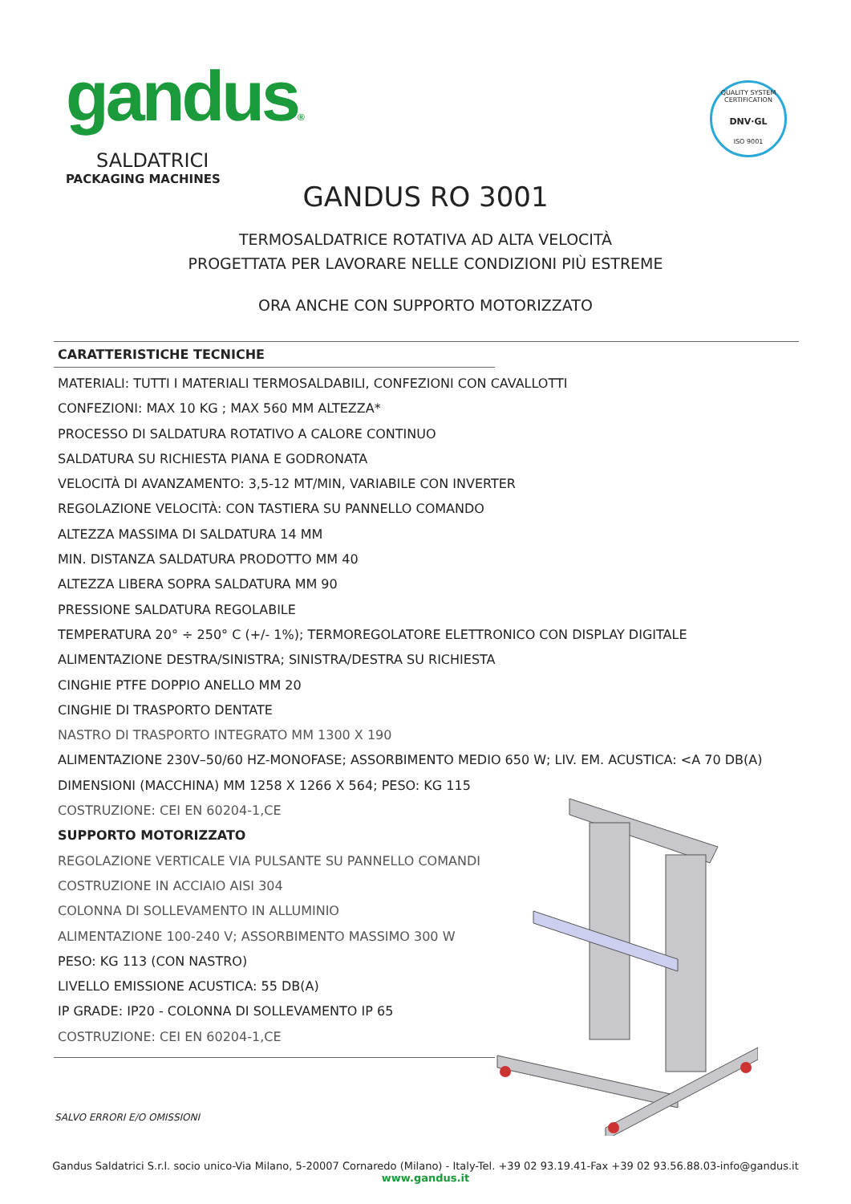gandus®
SALDATRICI
PACKAGING MACHINES
QUALITY SYSTEM CERTIFICATION
DNV·GL
ISO 9001
GANDUS RO 3001
TERMOSALDATRICE ROTATIVA AD ALTA VELOCITÀ
PROGETTATA PER LAVORARE NELLE CONDIZIONI PIÙ ESTREME
ORA ANCHE CON SUPPORTO MOTORIZZATO
CARATTERISTICHE TECNICHE
MATERIALI: TUTTI I MATERIALI TERMOSALDABILI, CONFEZIONI CON CAVALLOTTI
CONFEZIONI: MAX 10 KG ; MAX 560 MM ALTEZZA*
PROCESSO DI SALDATURA ROTATIVO A CALORE CONTINUO
SALDATURA SU RICHIESTA PIANA E GODRONATA
VELOCITÀ DI AVANZAMENTO: 3,5-12 MT/MIN, VARIABILE CON INVERTER
REGOLAZIONE VELOCITÀ: CON TASTIERA SU PANNELLO COMANDO
ALTEZZA MASSIMA DI SALDATURA 14 MM
MIN. DISTANZA SALDATURA PRODOTTO MM 40
ALTEZZA LIBERA SOPRA SALDATURA MM 90
PRESSIONE SALDATURA REGOLABILE
TEMPERATURA 20° ÷ 250° C (+/- 1%); TERMOREGOLATORE ELETTRONICO CON DISPLAY DIGITALE
ALIMENTAZIONE DESTRA/SINISTRA; SINISTRA/DESTRA SU RICHIESTA
CINGHIE PTFE DOPPIO ANELLO MM 20
CINGHIE DI TRASPORTO DENTATE
NASTRO DI TRASPORTO INTEGRATO MM 1300 X 190
ALIMENTAZIONE 230V–50/60 HZ-MONOFASE; ASSORBIMENTO MEDIO 650 W; LIV. EM. ACUSTICA: <A 70 DB(A)
DIMENSIONI (MACCHINA) MM 1258 X 1266 X 564; PESO: KG 115
COSTRUZIONE: CEI EN 60204-1,CE
SUPPORTO MOTORIZZATO
REGOLAZIONE VERTICALE VIA PULSANTE SU PANNELLO COMANDI
COSTRUZIONE IN ACCIAIO AISI 304
COLONNA DI SOLLEVAMENTO IN ALLUMINIO
ALIMENTAZIONE 100-240 V; ASSORBIMENTO MASSIMO 300 W
PESO: KG 113 (CON NASTRO)
LIVELLO EMISSIONE ACUSTICA: 55 DB(A)
IP GRADE: IP20 - COLONNA DI SOLLEVAMENTO IP 65
COSTRUZIONE: CEI EN 60204-1,CE
SALVO ERRORI E/O OMISSIONI
Gandus Saldatrici S.r.l. socio unico-Via Milano, 5-20007 Cornaredo (Milano) - Italy-Tel. +39 02 93.19.41-Fax +39 02 93.56.88.03-info@gandus.it
www.gandus.it